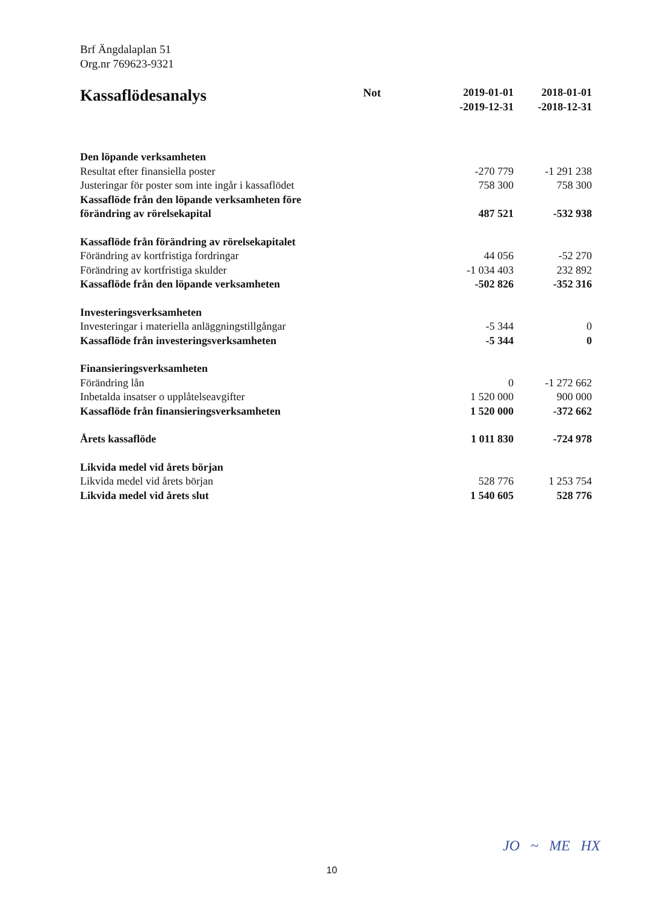Brf Ängdalaplan 51
Org.nr 769623-9321
| Kassaflödesanalys | Not | 2019-01-01 -2019-12-31 | 2018-01-01 -2018-12-31 |
| --- | --- | --- | --- |
| Den löpande verksamheten | | | |
| Resultat efter finansiella poster | | -270 779 | -1 291 238 |
| Justeringar för poster som inte ingår i kassaflödet | | 758 300 | 758 300 |
| Kassaflöde från den löpande verksamheten före förändring av rörelsekapital | | 487 521 | -532 938 |
| Kassaflöde från förändring av rörelsekapitalet | | | |
| Förändring av kortfristiga fordringar | | 44 056 | -52 270 |
| Förändring av kortfristiga skulder | | -1 034 403 | 232 892 |
| Kassaflöde från den löpande verksamheten | | -502 826 | -352 316 |
| Investeringsverksamheten | | | |
| Investeringar i materiella anläggningstillgångar | | -5 344 | 0 |
| Kassaflöde från investeringsverksamheten | | -5 344 | 0 |
| Finansieringsverksamheten | | | |
| Förändring lån | | 0 | -1 272 662 |
| Inbetalda insatser o upplåtelseavgifter | | 1 520 000 | 900 000 |
| Kassaflöde från finansieringsverksamheten | | 1 520 000 | -372 662 |
| Årets kassaflöde | | 1 011 830 | -724 978 |
| Likvida medel vid årets början | | | |
| Likvida medel vid årets början | | 528 776 | 1 253 754 |
| Likvida medel vid årets slut | | 1 540 605 | 528 776 |
10
JO ~ ME HX